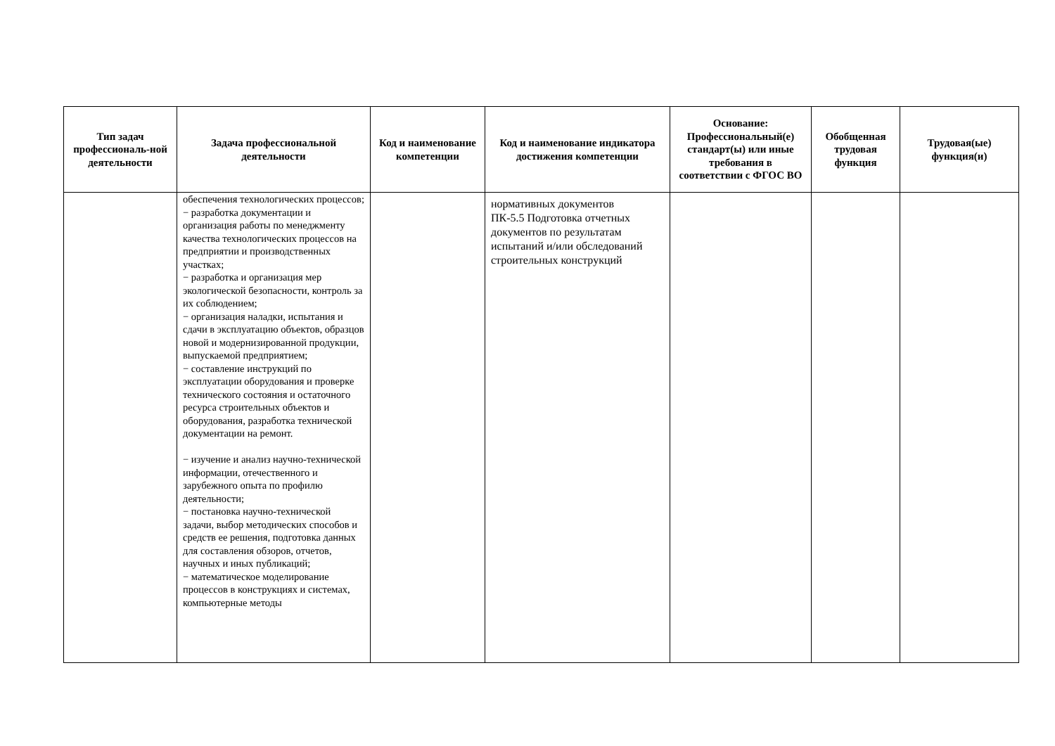| Тип задач профессиональ-ной деятельности | Задача профессиональной деятельности | Код и наименование компетенции | Код и наименование индикатора достижения компетенции | Основание: Профессиональный(е) стандарт(ы) или иные требования в соответствии с ФГОС ВО | Обобщенная трудовая функция | Трудовая(ые) функция(и) |
| --- | --- | --- | --- | --- | --- | --- |
| | обеспечения технологических процессов; − разработка документации и организация работы по менеджменту качества технологических процессов на предприятии и производственных участках; − разработка и организация мер экологической безопасности, контроль за их соблюдением; − организация наладки, испытания и сдачи в эксплуатацию объектов, образцов новой и модернизированной продукции, выпускаемой предприятием; − составление инструкций по эксплуатации оборудования и проверке технического состояния и остаточного ресурса строительных объектов и оборудования, разработка технической документации на ремонт. − изучение и анализ научно-технической информации, отечественного и зарубежного опыта по профилю деятельности; − постановка научно-технической задачи, выбор методических способов и средств ее решения, подготовка данных для составления обзоров, отчетов, научных и иных публикаций; − математическое моделирование процессов в конструкциях и системах, компьютерные методы | | нормативных документов ПК-5.5 Подготовка отчетных документов по результатам испытаний и/или обследований строительных конструкций | | | |